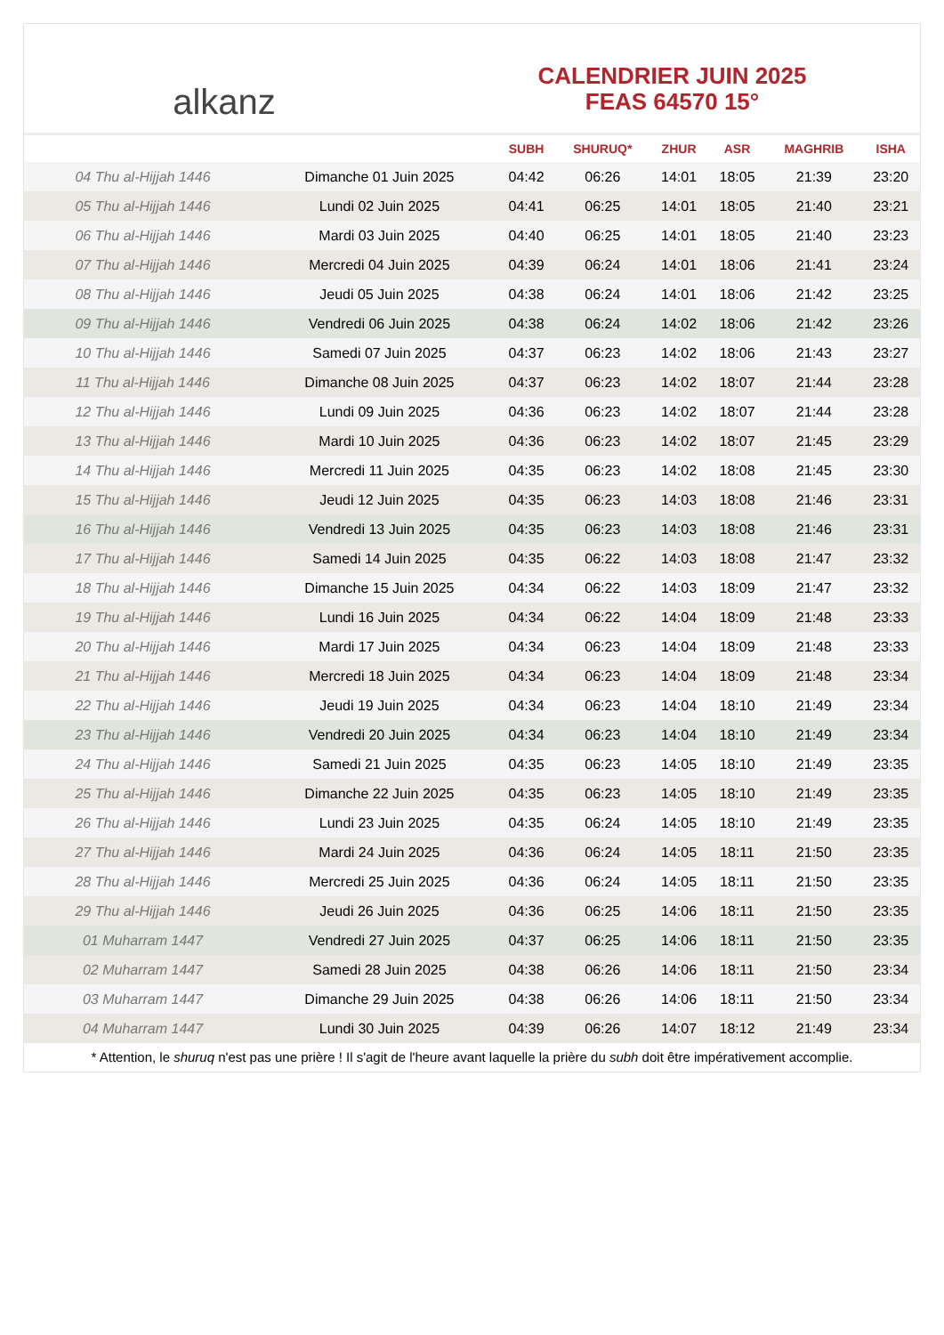alkanz
CALENDRIER JUIN 2025
FEAS 64570 15°
| | | SUBH | SHURUQ* | ZHUR | ASR | MAGHRIB | ISHA |
| --- | --- | --- | --- | --- | --- | --- | --- |
| 04 Thu al-Hijjah 1446 | Dimanche 01 Juin 2025 | 04:42 | 06:26 | 14:01 | 18:05 | 21:39 | 23:20 |
| 05 Thu al-Hijjah 1446 | Lundi 02 Juin 2025 | 04:41 | 06:25 | 14:01 | 18:05 | 21:40 | 23:21 |
| 06 Thu al-Hijjah 1446 | Mardi 03 Juin 2025 | 04:40 | 06:25 | 14:01 | 18:05 | 21:40 | 23:23 |
| 07 Thu al-Hijjah 1446 | Mercredi 04 Juin 2025 | 04:39 | 06:24 | 14:01 | 18:06 | 21:41 | 23:24 |
| 08 Thu al-Hijjah 1446 | Jeudi 05 Juin 2025 | 04:38 | 06:24 | 14:01 | 18:06 | 21:42 | 23:25 |
| 09 Thu al-Hijjah 1446 | Vendredi 06 Juin 2025 | 04:38 | 06:24 | 14:02 | 18:06 | 21:42 | 23:26 |
| 10 Thu al-Hijjah 1446 | Samedi 07 Juin 2025 | 04:37 | 06:23 | 14:02 | 18:06 | 21:43 | 23:27 |
| 11 Thu al-Hijjah 1446 | Dimanche 08 Juin 2025 | 04:37 | 06:23 | 14:02 | 18:07 | 21:44 | 23:28 |
| 12 Thu al-Hijjah 1446 | Lundi 09 Juin 2025 | 04:36 | 06:23 | 14:02 | 18:07 | 21:44 | 23:28 |
| 13 Thu al-Hijjah 1446 | Mardi 10 Juin 2025 | 04:36 | 06:23 | 14:02 | 18:07 | 21:45 | 23:29 |
| 14 Thu al-Hijjah 1446 | Mercredi 11 Juin 2025 | 04:35 | 06:23 | 14:02 | 18:08 | 21:45 | 23:30 |
| 15 Thu al-Hijjah 1446 | Jeudi 12 Juin 2025 | 04:35 | 06:23 | 14:03 | 18:08 | 21:46 | 23:31 |
| 16 Thu al-Hijjah 1446 | Vendredi 13 Juin 2025 | 04:35 | 06:23 | 14:03 | 18:08 | 21:46 | 23:31 |
| 17 Thu al-Hijjah 1446 | Samedi 14 Juin 2025 | 04:35 | 06:22 | 14:03 | 18:08 | 21:47 | 23:32 |
| 18 Thu al-Hijjah 1446 | Dimanche 15 Juin 2025 | 04:34 | 06:22 | 14:03 | 18:09 | 21:47 | 23:32 |
| 19 Thu al-Hijjah 1446 | Lundi 16 Juin 2025 | 04:34 | 06:22 | 14:04 | 18:09 | 21:48 | 23:33 |
| 20 Thu al-Hijjah 1446 | Mardi 17 Juin 2025 | 04:34 | 06:23 | 14:04 | 18:09 | 21:48 | 23:33 |
| 21 Thu al-Hijjah 1446 | Mercredi 18 Juin 2025 | 04:34 | 06:23 | 14:04 | 18:09 | 21:48 | 23:34 |
| 22 Thu al-Hijjah 1446 | Jeudi 19 Juin 2025 | 04:34 | 06:23 | 14:04 | 18:10 | 21:49 | 23:34 |
| 23 Thu al-Hijjah 1446 | Vendredi 20 Juin 2025 | 04:34 | 06:23 | 14:04 | 18:10 | 21:49 | 23:34 |
| 24 Thu al-Hijjah 1446 | Samedi 21 Juin 2025 | 04:35 | 06:23 | 14:05 | 18:10 | 21:49 | 23:35 |
| 25 Thu al-Hijjah 1446 | Dimanche 22 Juin 2025 | 04:35 | 06:23 | 14:05 | 18:10 | 21:49 | 23:35 |
| 26 Thu al-Hijjah 1446 | Lundi 23 Juin 2025 | 04:35 | 06:24 | 14:05 | 18:10 | 21:49 | 23:35 |
| 27 Thu al-Hijjah 1446 | Mardi 24 Juin 2025 | 04:36 | 06:24 | 14:05 | 18:11 | 21:50 | 23:35 |
| 28 Thu al-Hijjah 1446 | Mercredi 25 Juin 2025 | 04:36 | 06:24 | 14:05 | 18:11 | 21:50 | 23:35 |
| 29 Thu al-Hijjah 1446 | Jeudi 26 Juin 2025 | 04:36 | 06:25 | 14:06 | 18:11 | 21:50 | 23:35 |
| 01 Muharram 1447 | Vendredi 27 Juin 2025 | 04:37 | 06:25 | 14:06 | 18:11 | 21:50 | 23:35 |
| 02 Muharram 1447 | Samedi 28 Juin 2025 | 04:38 | 06:26 | 14:06 | 18:11 | 21:50 | 23:34 |
| 03 Muharram 1447 | Dimanche 29 Juin 2025 | 04:38 | 06:26 | 14:06 | 18:11 | 21:50 | 23:34 |
| 04 Muharram 1447 | Lundi 30 Juin 2025 | 04:39 | 06:26 | 14:07 | 18:12 | 21:49 | 23:34 |
* Attention, le shuruq n'est pas une prière ! Il s'agit de l'heure avant laquelle la prière du subh doit être impérativement accomplie.